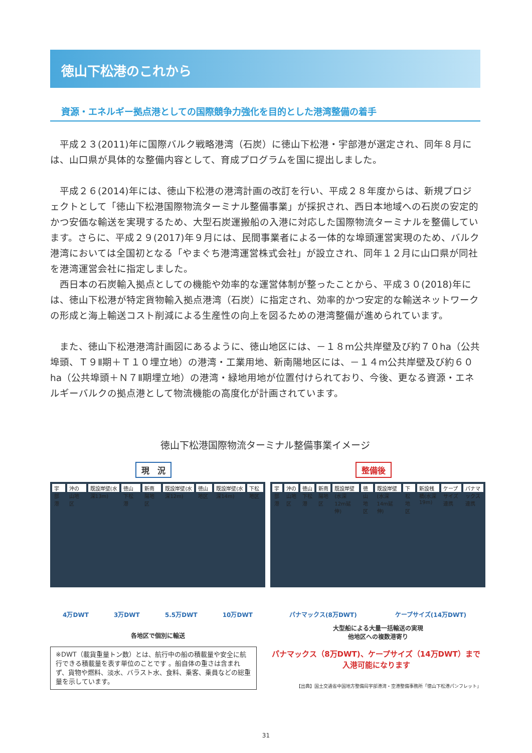徳山下松港のこれから
資源・エネルギー拠点港としての国際競争力強化を目的とした港湾整備の着手
　平成２３(2011)年に国際バルク戦略港湾（石炭）に徳山下松港・宇部港が選定され、同年８月には、山口県が具体的な整備内容として、育成プログラムを国に提出しました。
　平成２６(2014)年には、徳山下松港の港湾計画の改訂を行い、平成２８年度からは、新規プロジェクトとして「徳山下松港国際物流ターミナル整備事業」が採択され、西日本地域への石炭の安定的かつ安価な輸送を実現するため、大型石炭運搬船の入港に対応した国際物流ターミナルを整備しています。さらに、平成２９(2017)年９月には、民間事業者による一体的な埠頭運営実現のため、バルク港湾においては全国初となる「やまぐち港湾運営株式会社」が設立され、同年１２月に山口県が同社を港湾運営会社に指定しました。
　西日本の石炭輸入拠点としての機能や効率的な運営体制が整ったことから、平成３０(2018)年には、徳山下松港が特定貨物輸入拠点港湾（石炭）に指定され、効率的かつ安定的な輸送ネットワークの形成と海上輸送コスト削減による生産性の向上を図るための港湾整備が進められています。
　また、徳山下松港港湾計画図にあるように、徳山地区には、－１８m公共岸壁及び約７０ha（公共埠頭、Ｔ９Ⅱ期＋Ｔ１０埋立地）の港湾・工業用地、新南陽地区には、－１４m公共岸壁及び約６０ha（公共埠頭＋Ｎ７Ⅱ期埋立地）の港湾・緑地用地が位置付けられており、今後、更なる資源・エネルギーバルクの拠点港として物流機能の高度化が計画されています。
徳山下松港国際物流ターミナル整備事業イメージ
現　況
宇部港 沖の山地区 既設岸壁(水深13m) 徳山下松港 新南陽地区 既設岸壁(水深12m) 徳山地区 既設岸壁(水深14m) 下松地区
4万DWT 3万DWT 5.5万DWT 10万DWT
各地区で個別に輸送
整備後
宇部港 沖の山地区 徳山下松港 新南陽地区 既設岸壁(水深12m延伸) 徳山地区 既設岸壁(水深14m延伸) 下松地区 新設桟橋(水深19m) ケープサイズ連携 パナマックス連携
パナマックス(8万DWT) ケープサイズ(14万DWT)
大型船による大量一括輸送の実現
他地区への複数港寄り
※DWT（載貨重量トン数）とは、航行中の船の積載量や安全に航行できる積載量を表す単位のことです 。船自体の重さは含まれず、貨物や燃料、淡水、バラスト水、食料、乗客、乗員などの総重量を示しています。
パナマックス（8万DWT)、ケープサイズ（14万DWT）まで
入港可能になります
【出典】国土交通省中国地方整備局宇部港湾・空港整備事務所「徳山下松港パンフレット」
31